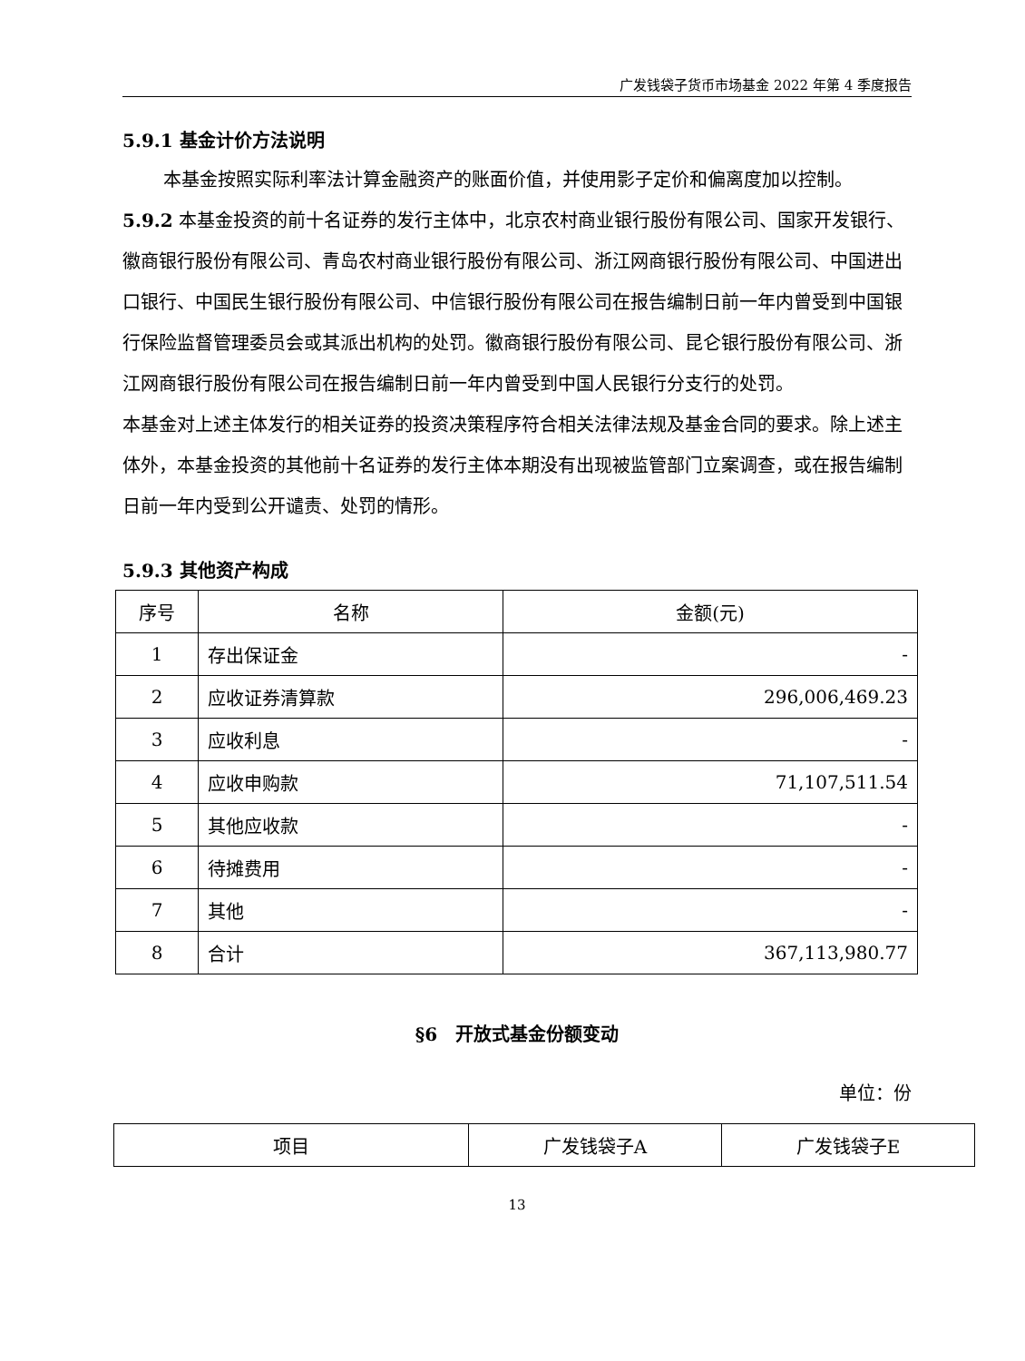广发钱袋子货币市场基金 2022 年第 4 季度报告
5.9.1 基金计价方法说明
本基金按照实际利率法计算金融资产的账面价值，并使用影子定价和偏离度加以控制。
5.9.2 本基金投资的前十名证券的发行主体中，北京农村商业银行股份有限公司、国家开发银行、徽商银行股份有限公司、青岛农村商业银行股份有限公司、浙江网商银行股份有限公司、中国进出口银行、中国民生银行股份有限公司、中信银行股份有限公司在报告编制日前一年内曾受到中国银行保险监督管理委员会或其派出机构的处罚。徽商银行股份有限公司、昆仑银行股份有限公司、浙江网商银行股份有限公司在报告编制日前一年内曾受到中国人民银行分支行的处罚。
本基金对上述主体发行的相关证券的投资决策程序符合相关法律法规及基金合同的要求。除上述主体外，本基金投资的其他前十名证券的发行主体本期没有出现被监管部门立案调查，或在报告编制日前一年内受到公开谴责、处罚的情形。
5.9.3 其他资产构成
| 序号 | 名称 | 金额(元) |
| --- | --- | --- |
| 1 | 存出保证金 | - |
| 2 | 应收证券清算款 | 296,006,469.23 |
| 3 | 应收利息 | - |
| 4 | 应收申购款 | 71,107,511.54 |
| 5 | 其他应收款 | - |
| 6 | 待摊费用 | - |
| 7 | 其他 | - |
| 8 | 合计 | 367,113,980.77 |
§6　开放式基金份额变动
单位：份
| 项目 | 广发钱袋子A | 广发钱袋子E |
13